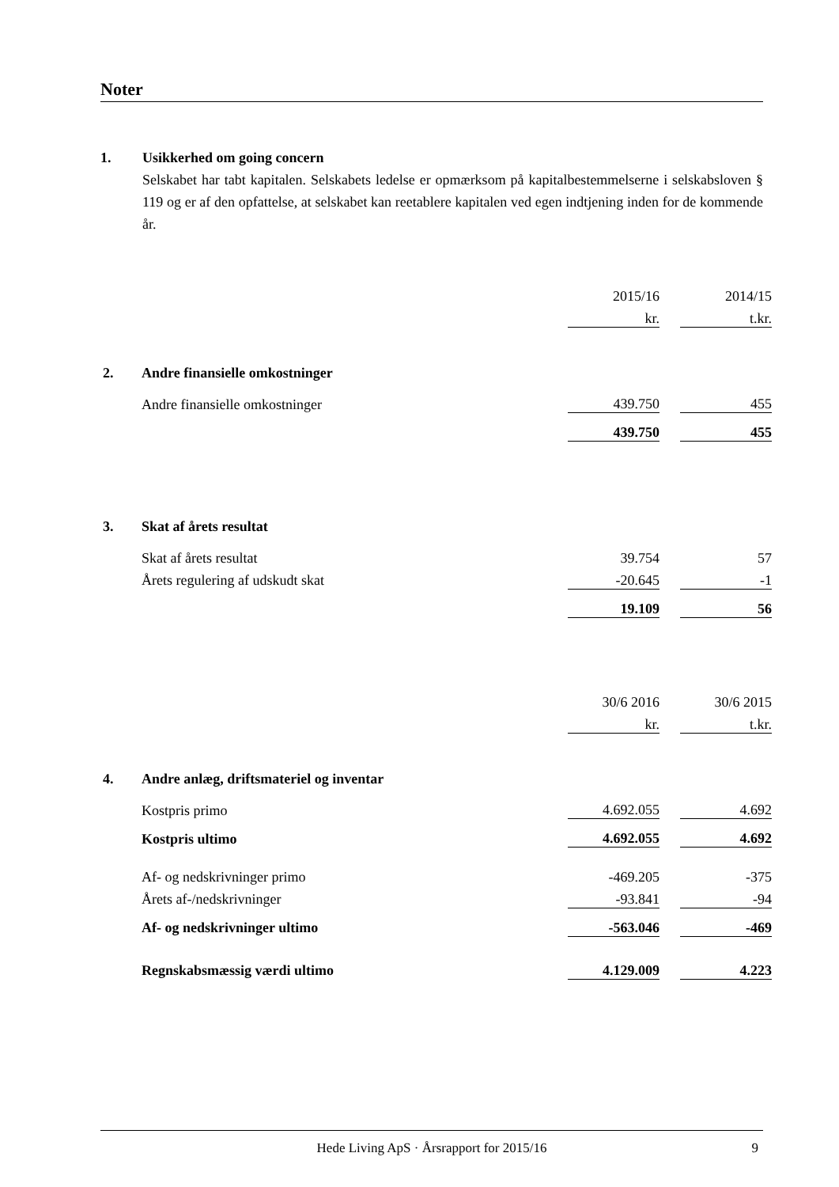Noter
1. Usikkerhed om going concern
Selskabet har tabt kapitalen. Selskabets ledelse er opmærksom på kapitalbestemmelserne i selskabsloven § 119 og er af den opfattelse, at selskabet kan reetablere kapitalen ved egen indtjening inden for de kommende år.
| | | 2015/16 | | 2014/15 |
| | | kr. | | t.kr. |
| 2. | Andre finansielle omkostninger | | | |
| | Andre finansielle omkostninger | 439.750 | | 455 |
| | | 439.750 | | 455 |
| 3. | Skat af årets resultat | | | |
| | Skat af årets resultat | 39.754 | | 57 |
| | Årets regulering af udskudt skat | -20.645 | | -1 |
| | | 19.109 | | 56 |
| | | 30/6 2016 | | 30/6 2015 |
| | | kr. | | t.kr. |
| 4. | Andre anlæg, driftsmateriel og inventar | | | |
| | Kostpris primo | 4.692.055 | | 4.692 |
| | Kostpris ultimo | 4.692.055 | | 4.692 |
| | Af- og nedskrivninger primo | -469.205 | | -375 |
| | Årets af-/nedskrivninger | -93.841 | | -94 |
| | Af- og nedskrivninger ultimo | -563.046 | | -469 |
| | Regnskabsmæssig værdi ultimo | 4.129.009 | | 4.223 |
Hede Living ApS · Årsrapport for 2015/16 9